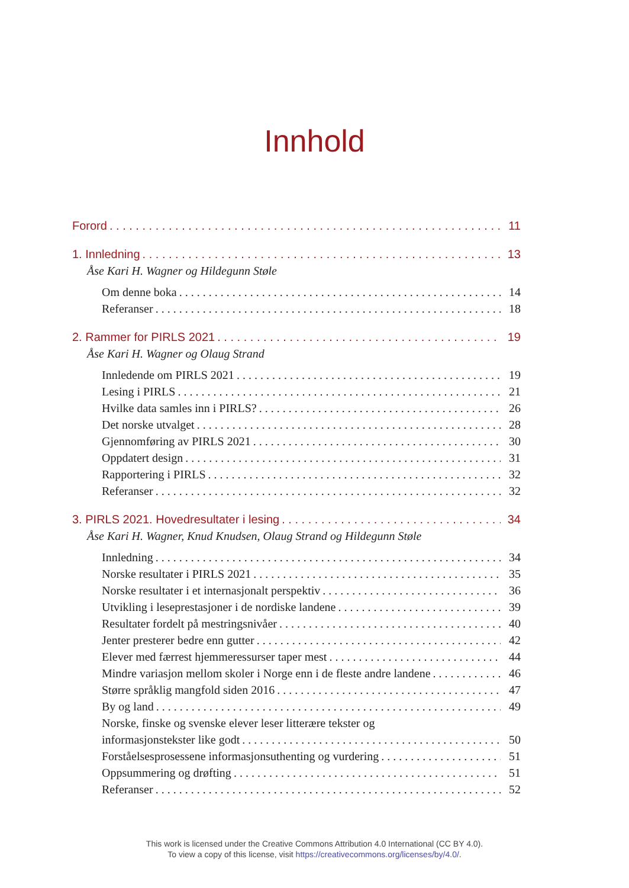Innhold
Forord 11
1. Innledning 13
Åse Kari H. Wagner og Hildegunn Støle
Om denne boka 14
Referanser 18
2. Rammer for PIRLS 2021 19
Åse Kari H. Wagner og Olaug Strand
Innledende om PIRLS 2021 19
Lesing i PIRLS 21
Hvilke data samles inn i PIRLS? 26
Det norske utvalget 28
Gjennomføring av PIRLS 2021 30
Oppdatert design 31
Rapportering i PIRLS 32
Referanser 32
3. PIRLS 2021. Hovedresultater i lesing 34
Åse Kari H. Wagner, Knud Knudsen, Olaug Strand og Hildegunn Støle
Innledning 34
Norske resultater i PIRLS 2021 35
Norske resultater i et internasjonalt perspektiv 36
Utvikling i leseprestasjoner i de nordiske landene 39
Resultater fordelt på mestringsnivåer 40
Jenter presterer bedre enn gutter 42
Elever med færrest hjemmeressurser taper mest 44
Mindre variasjon mellom skoler i Norge enn i de fleste andre landene 46
Større språklig mangfold siden 2016 47
By og land 49
Norske, finske og svenske elever leser litterære tekster og
informasjonstekster like godt 50
Forståelsesprosessene informasjonsuthenting og vurdering 51
Oppsummering og drøfting 51
Referanser 52
This work is licensed under the Creative Commons Attribution 4.0 International (CC BY 4.0).
To view a copy of this license, visit https://creativecommons.org/licenses/by/4.0/.